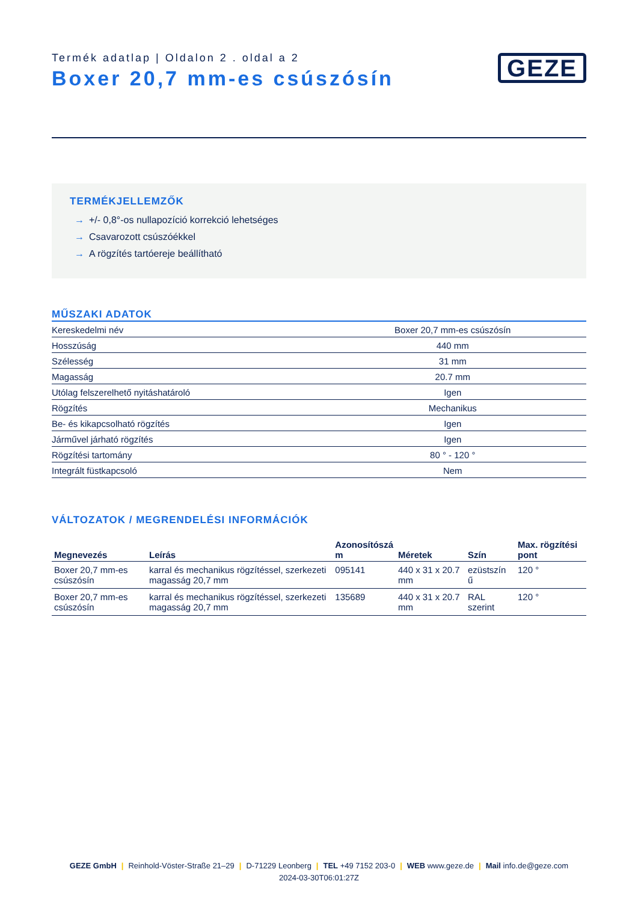Termék adatlap | Oldalon 2 . oldal a 2
Boxer 20,7 mm-es csúszósín
GEZE
TERMÉKJELLEMZŐK
→ +/- 0,8°-os nullapozíció korrekció lehetséges
→ Csavarozott csúszóékkel
→ A rögzítés tartóereje beállítható
MŰSZAKI ADATOK
| Kereskedelmi név | Boxer 20,7 mm-es csúszósín |
| Hosszúság | 440 mm |
| Szélesség | 31 mm |
| Magasság | 20.7 mm |
| Utólag felszerelhető nyitáshatároló | Igen |
| Rögzítés | Mechanikus |
| Be- és kikapcsolható rögzítés | Igen |
| Járművel járható rögzítés | Igen |
| Rögzítési tartomány | 80 ° - 120 ° |
| Integrált füstkapcsoló | Nem |
VÁLTOZATOK / MEGRENDELÉSI INFORMÁCIÓK
| Megnevezés | Leírás | Azonosítószá m | Méretek | Szín | Max. rögzítési pont |
| --- | --- | --- | --- | --- | --- |
| Boxer 20,7 mm-es csúszósín | karral és mechanikus rögzítéssel, szerkezeti magasság 20,7 mm | 095141 | 440 x 31 x 20.7 mm | ezüstszín ű | 120 ° |
| Boxer 20,7 mm-es csúszósín | karral és mechanikus rögzítéssel, szerkezeti magasság 20,7 mm | 135689 | 440 x 31 x 20.7 mm | RAL szerint | 120 ° |
GEZE GmbH | Reinhold-Vöster-Straße 21–29 | D-71229 Leonberg | TEL +49 7152 203-0 | WEB www.geze.de | Mail info.de@geze.com
2024-03-30T06:01:27Z